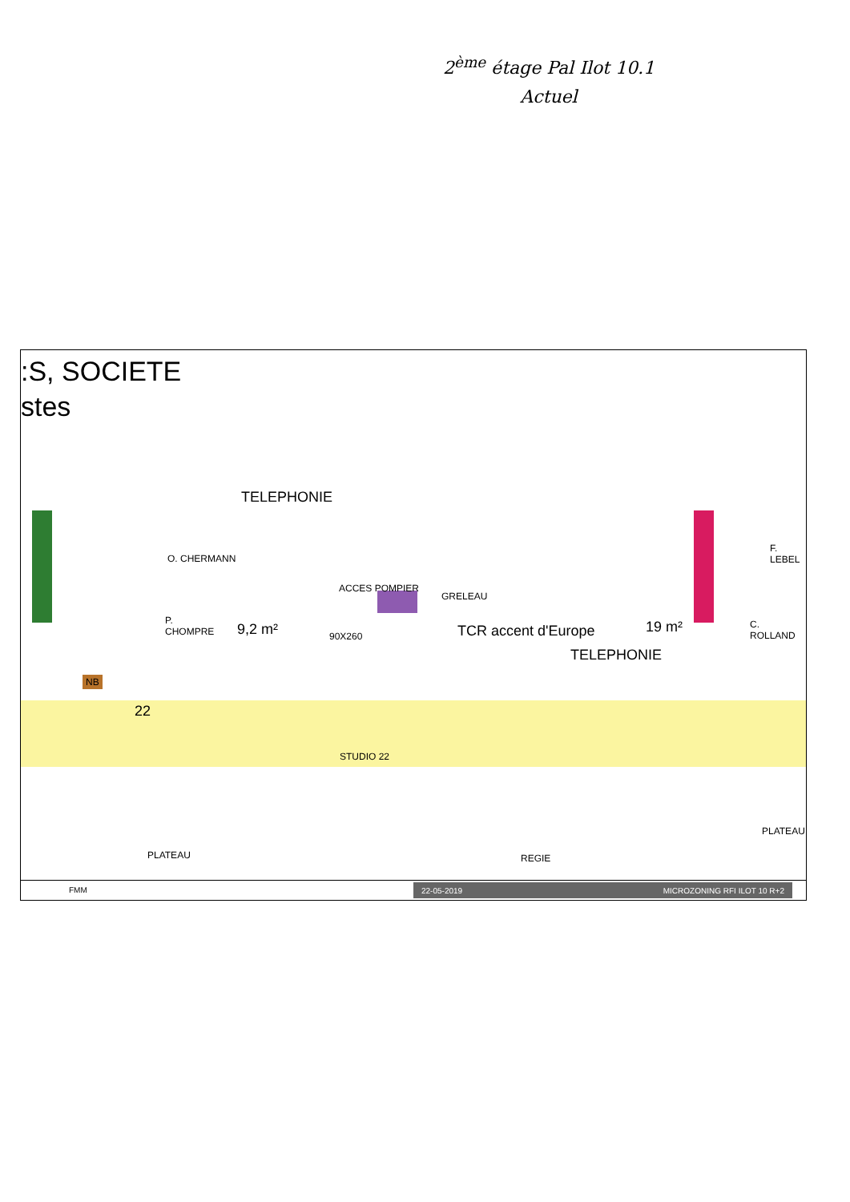2<sup>ème</sup> étage Pal Ilot 10.1
Actuel
:S, SOCIETE
stes
NB
TELEPHONIE
O. CHERMANN
P.
CHOMPRE
9,2 m²
ACCES POMPIER
90X260
GRELEAU
TCR accent d'Europe 19 m²
TELEPHONIE
F.
LEBEL
C.
ROLLAND
22
STUDIO 22
PLATEAU REGIE
PLATEAU
FMM 22-05-2019 MICROZONING RFI ILOT 10 R+2